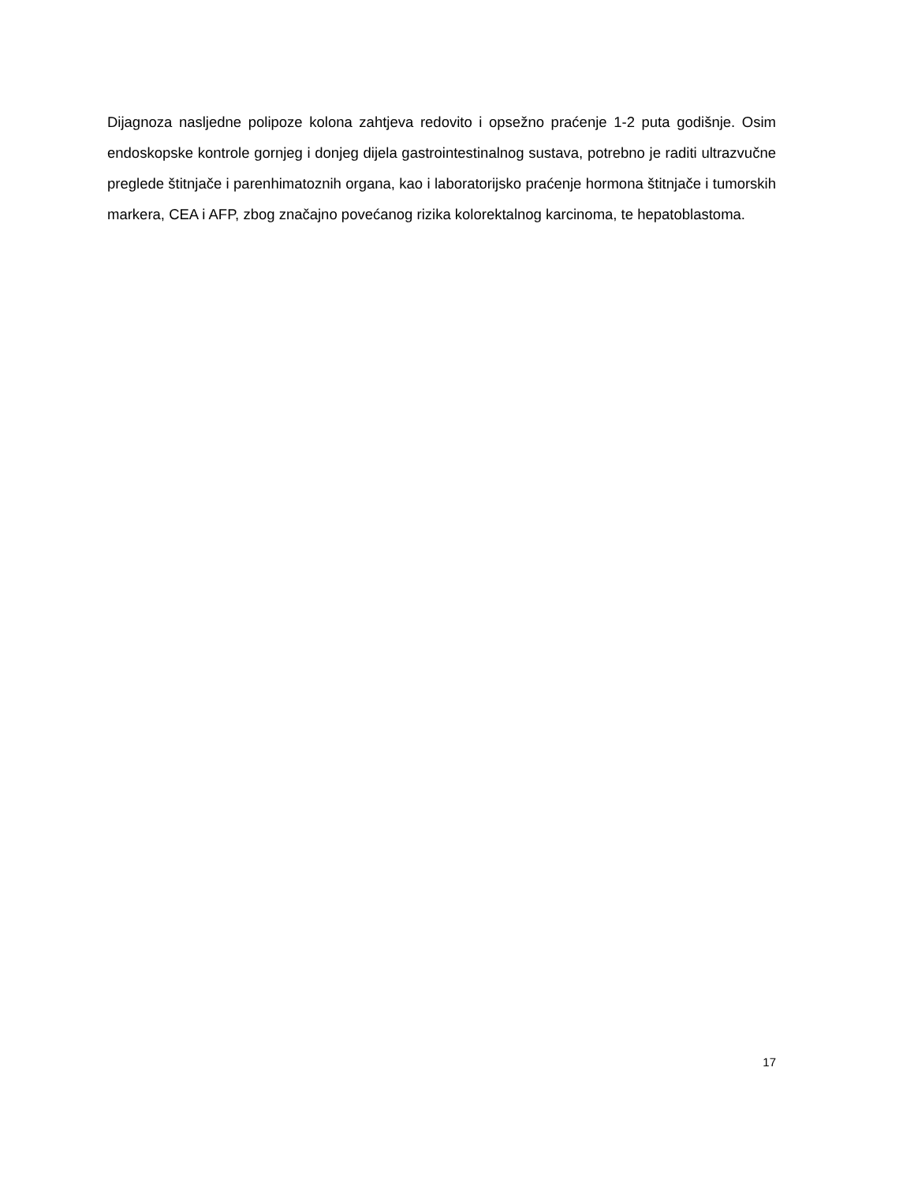Dijagnoza nasljedne polipoze kolona zahtjeva redovito i opsežno praćenje 1-2 puta godišnje. Osim endoskopske kontrole gornjeg i donjeg dijela gastrointestinalnog sustava, potrebno je raditi ultrazvučne preglede štitnjače i parenhimatoznih organa, kao i laboratorijsko praćenje hormona štitnjače i tumorskih markera, CEA i AFP, zbog značajno povećanog rizika kolorektalnog karcinoma, te hepatoblastoma.
17